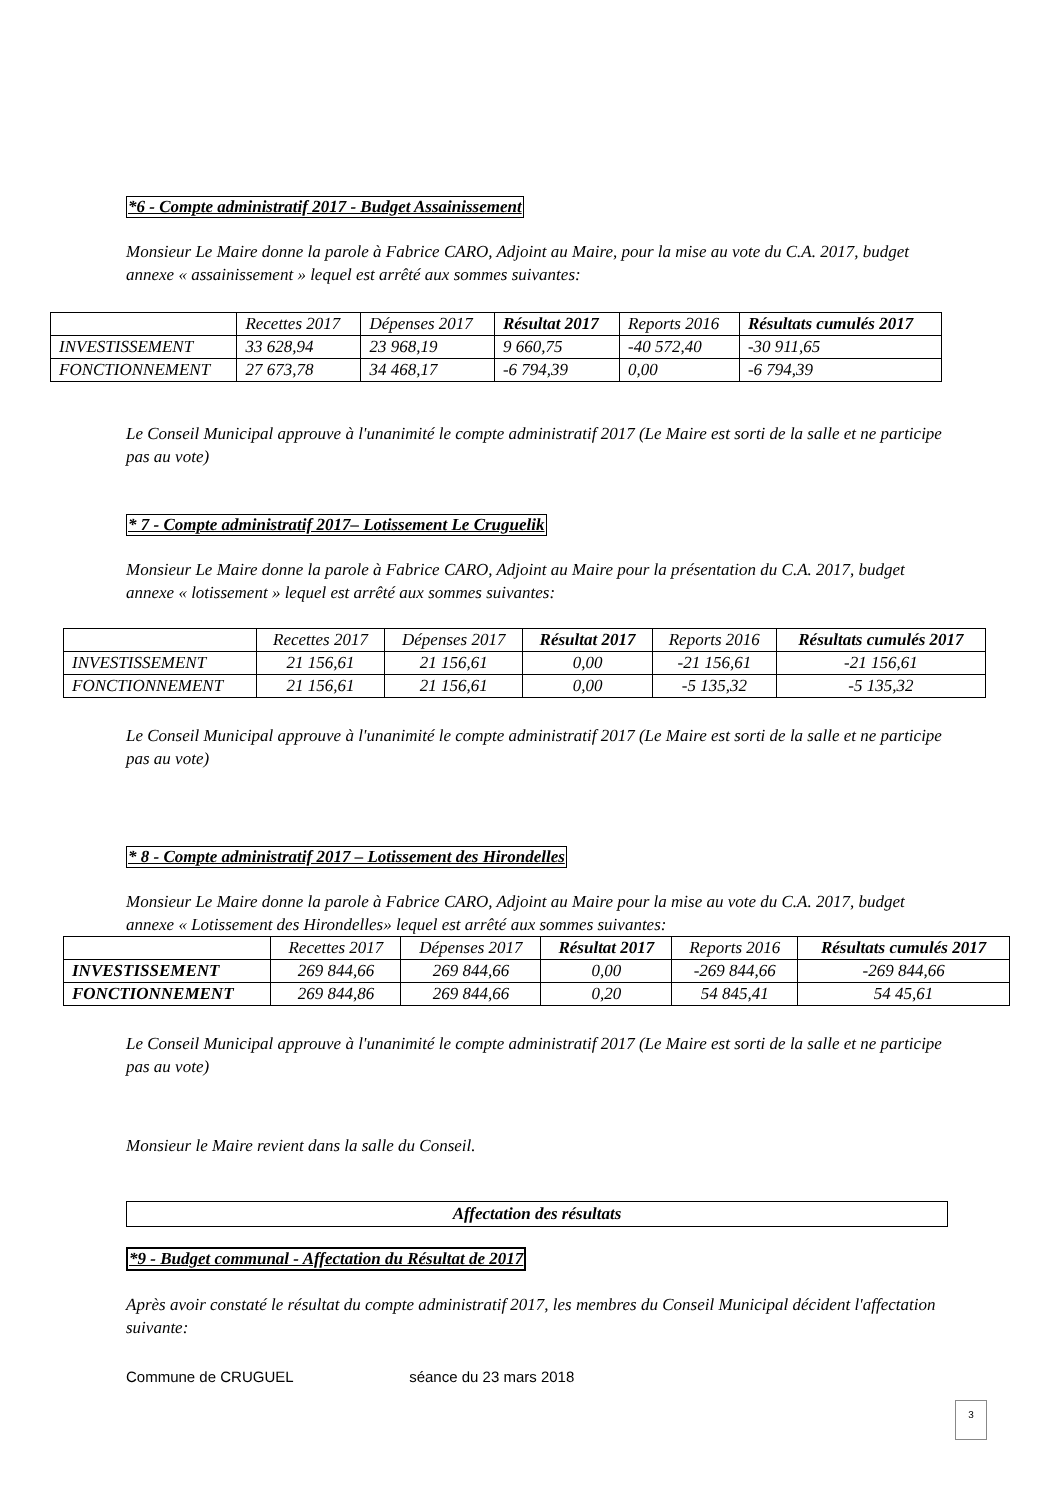*6 - Compte administratif 2017 - Budget Assainissement
Monsieur Le Maire donne la parole à Fabrice CARO, Adjoint au Maire, pour la mise au vote du C.A. 2017, budget annexe « assainissement » lequel est arrêté aux sommes suivantes:
| | Recettes 2017 | Dépenses 2017 | Résultat 2017 | Reports 2016 | Résultats cumulés 2017 |
| --- | --- | --- | --- | --- | --- |
| INVESTISSEMENT | 33 628,94 | 23 968,19 | 9 660,75 | -40 572,40 | -30 911,65 |
| FONCTIONNEMENT | 27 673,78 | 34 468,17 | -6 794,39 | 0,00 | -6 794,39 |
Le Conseil Municipal approuve à l'unanimité le compte administratif 2017 (Le Maire est sorti de la salle et ne participe pas au vote)
* 7 - Compte administratif 2017– Lotissement Le Cruguelik
Monsieur Le Maire donne la parole à Fabrice CARO, Adjoint au Maire pour la présentation du C.A. 2017, budget annexe « lotissement » lequel est arrêté aux sommes suivantes:
| | Recettes 2017 | Dépenses 2017 | Résultat 2017 | Reports 2016 | Résultats cumulés 2017 |
| --- | --- | --- | --- | --- | --- |
| INVESTISSEMENT | 21 156,61 | 21 156,61 | 0,00 | -21 156,61 | -21 156,61 |
| FONCTIONNEMENT | 21 156,61 | 21 156,61 | 0,00 | -5 135,32 | -5 135,32 |
Le Conseil Municipal approuve à l'unanimité le compte administratif 2017 (Le Maire est sorti de la salle et ne participe pas au vote)
* 8 - Compte administratif 2017 – Lotissement des Hirondelles
Monsieur Le Maire donne la parole à Fabrice CARO, Adjoint au Maire pour la mise au vote du C.A. 2017, budget annexe « Lotissement des Hirondelles» lequel est arrêté aux sommes suivantes:
| | Recettes 2017 | Dépenses 2017 | Résultat 2017 | Reports 2016 | Résultats cumulés 2017 |
| --- | --- | --- | --- | --- | --- |
| INVESTISSEMENT | 269 844,66 | 269 844,66 | 0,00 | -269 844,66 | -269 844,66 |
| FONCTIONNEMENT | 269 844,86 | 269 844,66 | 0,20 | 54 845,41 | 54 45,61 |
Le Conseil Municipal approuve à l'unanimité le compte administratif 2017 (Le Maire est sorti de la salle et ne participe pas au vote)
Monsieur le Maire revient dans la salle du Conseil.
Affectation des résultats
*9 - Budget communal - Affectation du Résultat de 2017
Après avoir constaté le résultat du compte administratif 2017, les membres du Conseil Municipal décident l'affectation suivante:
Commune de CRUGUEL séance du 23 mars 2018
3